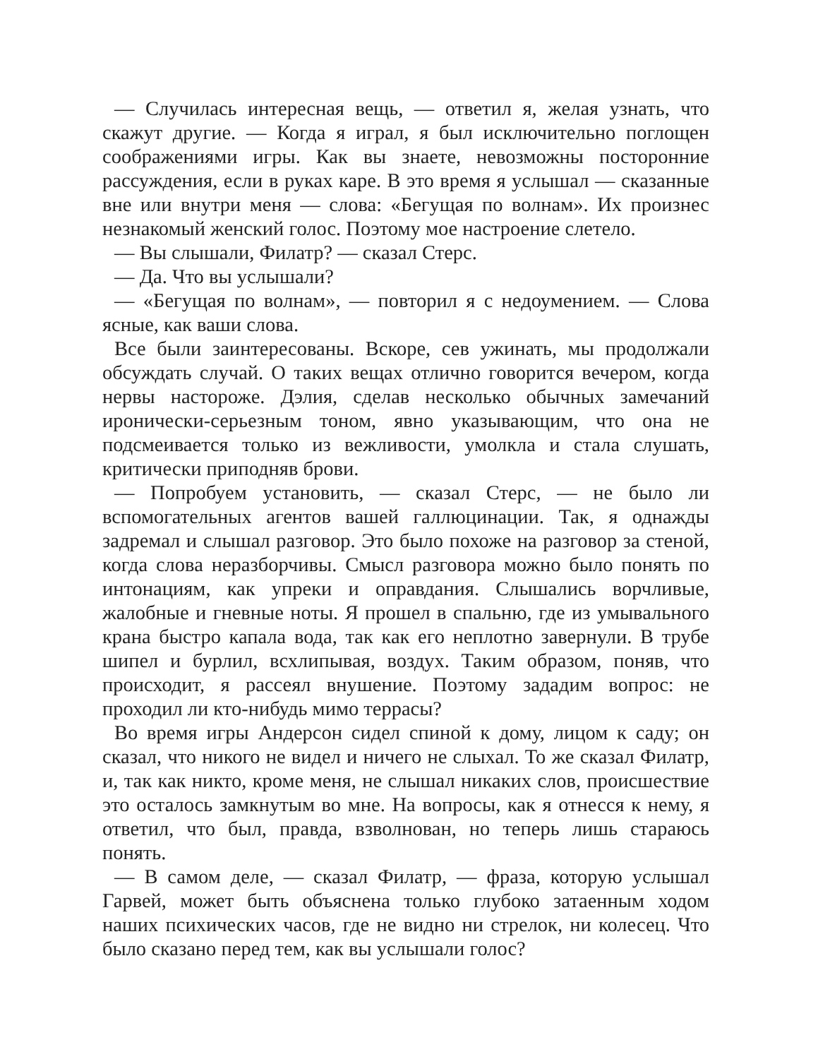— Случилась интересная вещь, — ответил я, желая узнать, что скажут другие. — Когда я играл, я был исключительно поглощен соображениями игры. Как вы знаете, невозможны посторонние рассуждения, если в руках каре. В это время я услышал — сказанные вне или внутри меня — слова: «Бегущая по волнам». Их произнес незнакомый женский голос. Поэтому мое настроение слетело.
— Вы слышали, Филатр? — сказал Стерс.
— Да. Что вы услышали?
— «Бегущая по волнам», — повторил я с недоумением. — Слова ясные, как ваши слова.
Все были заинтересованы. Вскоре, сев ужинать, мы продолжали обсуждать случай. О таких вещах отлично говорится вечером, когда нервы настороже. Дэлия, сделав несколько обычных замечаний иронически-серьезным тоном, явно указывающим, что она не подсмеивается только из вежливости, умолкла и стала слушать, критически приподняв брови.
— Попробуем установить, — сказал Стерс, — не было ли вспомогательных агентов вашей галлюцинации. Так, я однажды задремал и слышал разговор. Это было похоже на разговор за стеной, когда слова неразборчивы. Смысл разговора можно было понять по интонациям, как упреки и оправдания. Слышались ворчливые, жалобные и гневные ноты. Я прошел в спальню, где из умывального крана быстро капала вода, так как его неплотно завернули. В трубе шипел и бурлил, всхлипывая, воздух. Таким образом, поняв, что происходит, я рассеял внушение. Поэтому зададим вопрос: не проходил ли кто-нибудь мимо террасы?
Во время игры Андерсон сидел спиной к дому, лицом к саду; он сказал, что никого не видел и ничего не слыхал. То же сказал Филатр, и, так как никто, кроме меня, не слышал никаких слов, происшествие это осталось замкнутым во мне. На вопросы, как я отнесся к нему, я ответил, что был, правда, взволнован, но теперь лишь стараюсь понять.
— В самом деле, — сказал Филатр, — фраза, которую услышал Гарвей, может быть объяснена только глубоко затаенным ходом наших психических часов, где не видно ни стрелок, ни колесец. Что было сказано перед тем, как вы услышали голос?